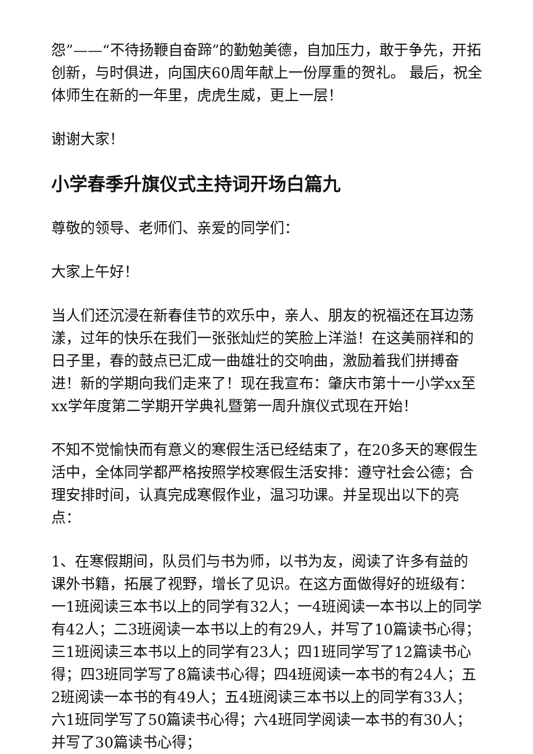怨”——“不待扬鞭自奋蹄”的勤勉美德，自加压力，敢于争先，开拓创新，与时俱进，向国庆60周年献上一份厚重的贺礼。 最后，祝全体师生在新的一年里，虎虎生威，更上一层！
谢谢大家！
小学春季升旗仪式主持词开场白篇九
尊敬的领导、老师们、亲爱的同学们：
大家上午好！
当人们还沉浸在新春佳节的欢乐中，亲人、朋友的祝福还在耳边荡漾，过年的快乐在我们一张张灿烂的笑脸上洋溢！在这美丽祥和的日子里，春的鼓点已汇成一曲雄壮的交响曲，激励着我们拼搏奋进！新的学期向我们走来了！现在我宣布：肇庆市第十一小学xx至xx学年度第二学期开学典礼暨第一周升旗仪式现在开始！
不知不觉愉快而有意义的寒假生活已经结束了，在20多天的寒假生活中，全体同学都严格按照学校寒假生活安排：遵守社会公德；合理安排时间，认真完成寒假作业，温习功课。并呈现出以下的亮点：
1、在寒假期间，队员们与书为师，以书为友，阅读了许多有益的课外书籍，拓展了视野，增长了见识。在这方面做得好的班级有：一1班阅读三本书以上的同学有32人；一4班阅读一本书以上的同学有42人；二3班阅读一本书以上的有29人，并写了10篇读书心得；三1班阅读三本书以上的同学有23人；四1班同学写了12篇读书心得；四3班同学写了8篇读书心得；四4班阅读一本书的有24人；五2班阅读一本书的有49人；五4班阅读三本书以上的同学有33人；六1班同学写了50篇读书心得；六4班同学阅读一本书的有30人；并写了30篇读书心得；